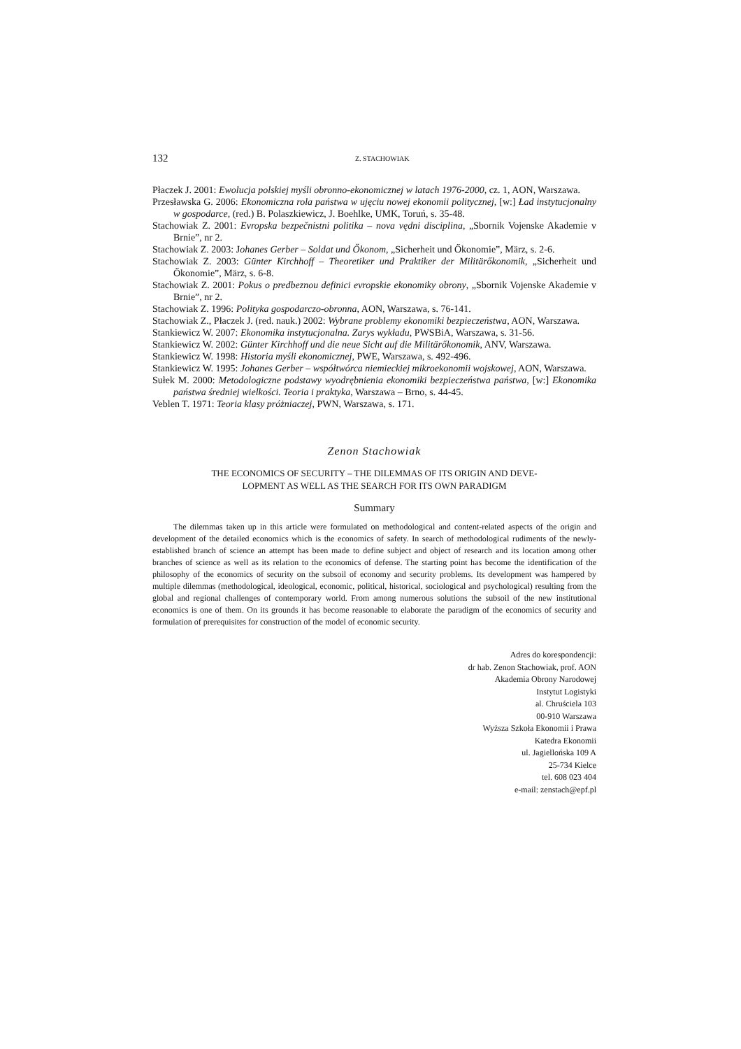132 Z. STACHOWIAK
Płaczek J. 2001: Ewolucja polskiej myśli obronno-ekonomicznej w latach 1976-2000, cz. 1, AON, Warszawa.
Przesławska G. 2006: Ekonomiczna rola państwa w ujęciu nowej ekonomii politycznej, [w:] Ład instytucjonalny w gospodarce, (red.) B. Polaszkiewicz, J. Boehlke, UMK, Toruń, s. 35-48.
Stachowiak Z. 2001: Evropska bezpečnistni politika – nova vędni disciplina, „Sbornik Vojenske Akademie v Brnie”, nr 2.
Stachowiak Z. 2003: Johanes Gerber – Soldat und Őkonom, „Sicherheit und Őkonomie”, März, s. 2-6.
Stachowiak Z. 2003: Günter Kirchhoff – Theoretiker und Praktiker der Militärőkonomik, „Sicherheit und Őkonomie”, März, s. 6-8.
Stachowiak Z. 2001: Pokus o predbeznou definici evropskie ekonomiky obrony, „Sbornik Vojenske Akademie v Brnie”, nr 2.
Stachowiak Z. 1996: Polityka gospodarczo-obronna, AON, Warszawa, s. 76-141.
Stachowiak Z., Płaczek J. (red. nauk.) 2002: Wybrane problemy ekonomiki bezpieczeństwa, AON, Warszawa.
Stankiewicz W. 2007: Ekonomika instytucjonalna. Zarys wykładu, PWSBiA, Warszawa, s. 31-56.
Stankiewicz W. 2002: Günter Kirchhoff und die neue Sicht auf die Militärőkonomik, ANV, Warszawa.
Stankiewicz W. 1998: Historia myśli ekonomicznej, PWE, Warszawa, s. 492-496.
Stankiewicz W. 1995: Johanes Gerber – współtwórca niemieckiej mikroekonomii wojskowej, AON, Warszawa.
Sułek M. 2000: Metodologiczne podstawy wyodrębnienia ekonomiki bezpieczeństwa państwa, [w:] Ekonomika państwa średniej wielkości. Teoria i praktyka, Warszawa – Brno, s. 44-45.
Veblen T. 1971: Teoria klasy próżniaczej, PWN, Warszawa, s. 171.
Zenon Stachowiak
THE ECONOMICS OF SECURITY – THE DILEMMAS OF ITS ORIGIN AND DEVE-
LOPMENT AS WELL AS THE SEARCH FOR ITS OWN PARADIGM
Summary
The dilemmas taken up in this article were formulated on methodological and content-related aspects of the origin and development of the detailed economics which is the economics of safety. In search of methodological rudiments of the newly-established branch of science an attempt has been made to define subject and object of research and its location among other branches of science as well as its relation to the economics of defense. The starting point has become the identification of the philosophy of the economics of security on the subsoil of economy and security problems. Its development was hampered by multiple dilemmas (methodological, ideological, economic, political, historical, sociological and psychological) resulting from the global and regional challenges of contemporary world. From among numerous solutions the subsoil of the new institutional economics is one of them. On its grounds it has become reasonable to elaborate the paradigm of the economics of security and formulation of prerequisites for construction of the model of economic security.
Adres do korespondencji:
dr hab. Zenon Stachowiak, prof. AON
Akademia Obrony Narodowej
Instytut Logistyki
al. Chruściela 103
00-910 Warszawa
Wyższa Szkoła Ekonomii i Prawa
Katedra Ekonomii
ul. Jagiellońska 109 A
25-734 Kielce
tel. 608 023 404
e-mail: zenstach@epf.pl